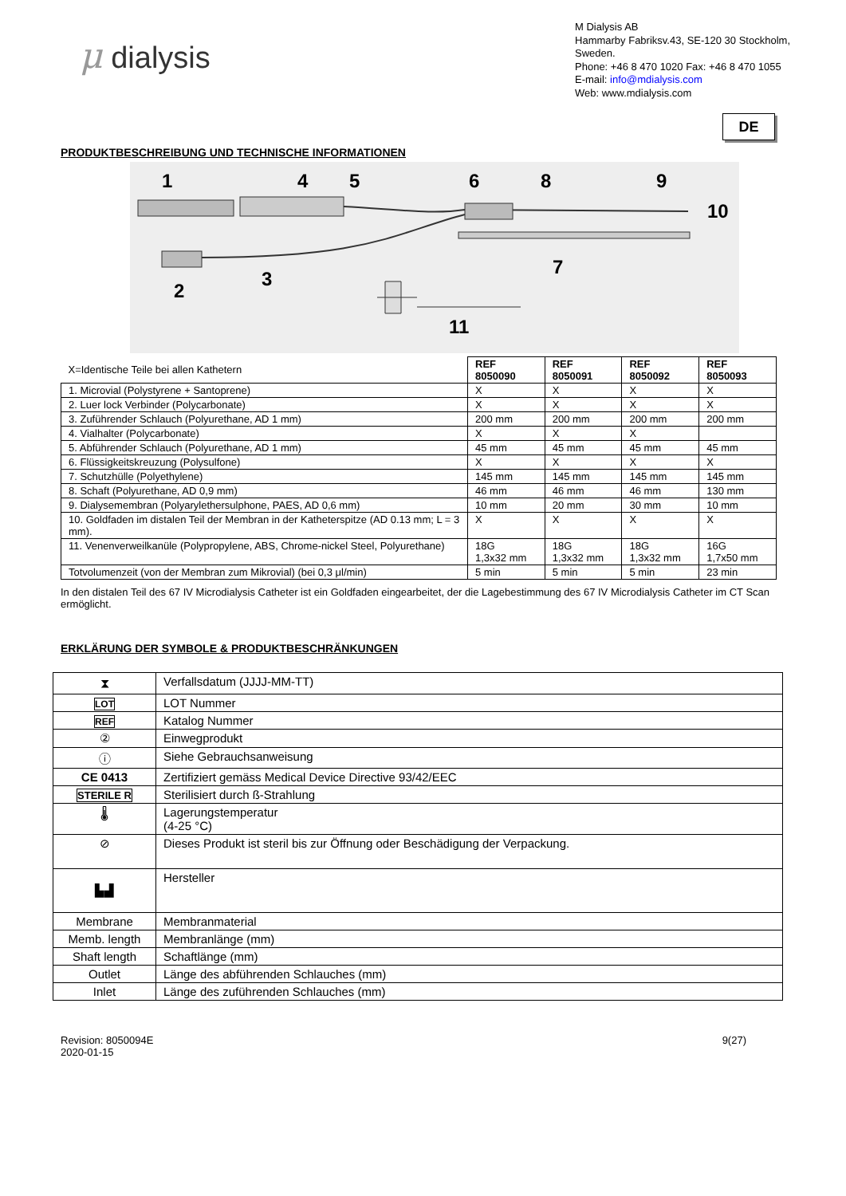μ dialysis
M Dialysis AB
Hammarby Fabriksv.43, SE-120 30 Stockholm,
Sweden.
Phone: +46 8 470 1020 Fax: +46 8 470 1055
E-mail: info@mdialysis.com
Web: www.mdialysis.com
DE
PRODUKTBESCHREIBUNG UND TECHNISCHE INFORMATIONEN
1
4
5
6
8
9
10
7
2
3
11
| X=Identische Teile bei allen Kathetern | REF 8050090 | REF 8050091 | REF 8050092 | REF 8050093 |
| 1. Microvial (Polystyrene + Santoprene) | X | X | X | X |
| 2. Luer lock Verbinder (Polycarbonate) | X | X | X | X |
| 3. Zuführender Schlauch (Polyurethane, AD 1 mm) | 200 mm | 200 mm | 200 mm | 200 mm |
| 4. Vialhalter (Polycarbonate) | X | X | X | |
| 5. Abführender Schlauch (Polyurethane, AD 1 mm) | 45 mm | 45 mm | 45 mm | 45 mm |
| 6. Flüssigkeitskreuzung (Polysulfone) | X | X | X | X |
| 7. Schutzhülle (Polyethylene) | 145 mm | 145 mm | 145 mm | 145 mm |
| 8. Schaft (Polyurethane, AD 0,9 mm) | 46 mm | 46 mm | 46 mm | 130 mm |
| 9. Dialysemembran (Polyarylethersulphone, PAES, AD 0,6 mm) | 10 mm | 20 mm | 30 mm | 10 mm |
| 10. Goldfaden im distalen Teil der Membran in der Katheterspitze (AD 0.13 mm; L = 3 mm). | X | X | X | X |
| 11. Venenverweilkanüle (Polypropylene, ABS, Chrome-nickel Steel, Polyurethane) | 18G 1,3x32 mm | 18G 1,3x32 mm | 18G 1,3x32 mm | 16G 1,7x50 mm |
| Totvolumenzeit (von der Membran zum Mikrovial) (bei 0,3 μl/min) | 5 min | 5 min | 5 min | 23 min |
In den distalen Teil des 67 IV Microdialysis Catheter ist ein Goldfaden eingearbeitet, der die Lagebestimmung des 67 IV Microdialysis Catheter im CT Scan ermöglicht.
ERKLÄRUNG DER SYMBOLE & PRODUKTBESCHRÄNKUNGEN
| ⧗ | Verfallsdatum (JJJJ-MM-TT) |
| LOT | LOT Nummer |
| REF | Katalog Nummer |
| ② | Einwegprodukt |
| ⓘ | Siehe Gebrauchsanweisung |
| CE 0413 | Zertifiziert gemäss Medical Device Directive 93/42/EEC |
| STERILE R | Sterilisiert durch ß-Strahlung |
| 🌡 | Lagerungstemperatur (4-25 °C) |
| ⊘ | Dieses Produkt ist steril bis zur Öffnung oder Beschädigung der Verpackung. |
| ▙▟ | Hersteller |
| Membrane | Membranmaterial |
| Memb. length | Membranlänge (mm) |
| Shaft length | Schaftlänge (mm) |
| Outlet | Länge des abführenden Schlauches (mm) |
| Inlet | Länge des zuführenden Schlauches (mm) |
Revision: 8050094E
2020-01-15
9(27)